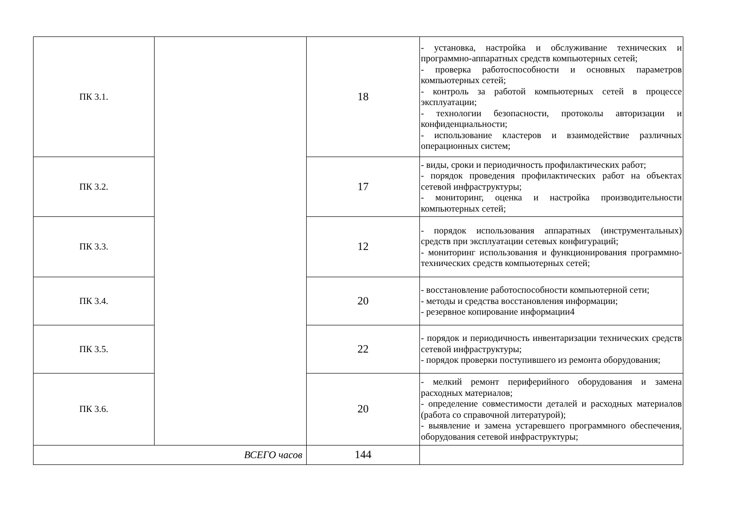| ПК 3.1. | | 18 | - установка, настройка и обслуживание технических и программно-аппаратных средств компьютерных сетей; - проверка работоспособности и основных параметров компьютерных сетей; - контроль за работой компьютерных сетей в процессе эксплуатации; - технологии безопасности, протоколы авторизации и конфиденциальности; - использование кластеров и взаимодействие различных операционных систем; |
| ПК 3.2. | | 17 | - виды, сроки и периодичность профилактических работ; - порядок проведения профилактических работ на объектах сетевой инфраструктуры; - мониторинг, оценка и настройка производительности компьютерных сетей; |
| ПК 3.3. | | 12 | - порядок использования аппаратных (инструментальных) средств при эксплуатации сетевых конфигураций; - мониторинг использования и функционирования программно-технических средств компьютерных сетей; |
| ПК 3.4. | | 20 | - восстановление работоспособности компьютерной сети; - методы и средства восстановления информации; - резервное копирование информации4 |
| ПК 3.5. | | 22 | - порядок и периодичность инвентаризации технических средств сетевой инфраструктуры; - порядок проверки поступившего из ремонта оборудования; |
| ПК 3.6. | | 20 | - мелкий ремонт периферийного оборудования и замена расходных материалов; - определение совместимости деталей и расходных материалов (работа со справочной литературой); - выявление и замена устаревшего программного обеспечения, оборудования сетевой инфраструктуры; |
| ВСЕГО часов | | 144 | |